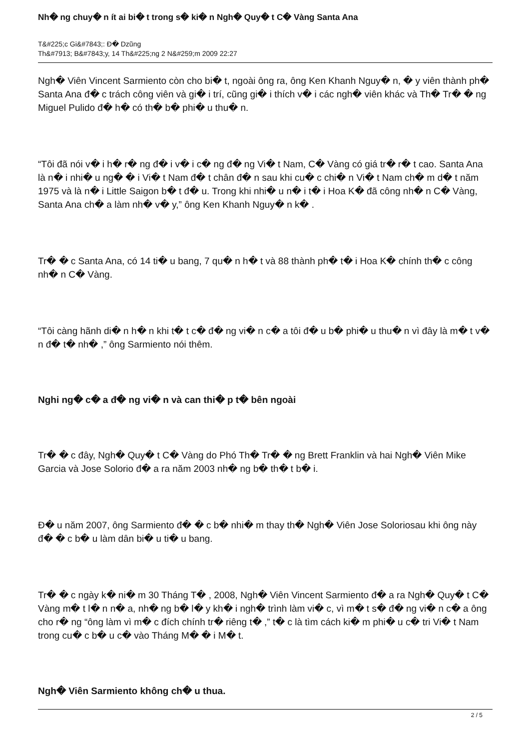Nh� ng chuy� n ít ai bi� t trong s� ki� n Ngh� Quy� t C� Vàng Santa Ana
T&#225;c Gi&#7843;: Đ� Dzũng
Th&#7913; B&#7843;y, 14 Th&#225;ng 2 N&#259;m 2009 22:27
Ngh� Viên Vincent Sarmiento còn cho bi� t, ngoài ông ra, ông Ken Khanh Nguy� n, � y viên thành ph� Santa Ana đ� c trách công viên và gi� i trí, cũng gi� i thích v� i các ngh� viên khác và Th� Tr� � ng Miguel Pulido đ� h� có th� b� phi� u thu� n.
“Tôi đã nói v� i h� r� ng đ� i v� i c� ng đ� ng Vi� t Nam, C� Vàng có giá tr� r� t cao. Santa Ana là n� i nhi� u ng� � i Vi� t Nam đ� t chân đ� n sau khi cu� c chi� n Vi� t Nam ch� m d� t năm 1975 và là n� i Little Saigon b� t đ� u. Trong khi nhi� u n� i t� i Hoa K� đã công nh� n C� Vàng, Santa Ana ch� a làm nh� v� y,” ông Ken Khanh Nguy� n k� .
Tr� � c Santa Ana, có 14 ti� u bang, 7 qu� n h� t và 88 thành ph� t� i Hoa K� chính th� c công nh� n C� Vàng.
“Tôi càng hãnh di� n h� n khi t� t c� đ� ng vi� n c� a tôi đ� u b� phi� u thu� n vì đây là m� t v� n đ� t� nh� ,” ông Sarmiento nói thêm.
Nghi ng� c� a đ� ng vi� n và can thi� p t� bên ngoài
Tr� � c đây, Ngh� Quy� t C� Vàng do Phó Th� Tr� � ng Brett Franklin và hai Ngh� Viên Mike Garcia và Jose Solorio đ� a ra năm 2003 nh� ng b� th� t b� i.
Đ� u năm 2007, ông Sarmiento đ� � c b� nhi� m thay th� Ngh� Viên Jose Soloriosau khi ông này đ� � c b� u làm dân bi� u ti� u bang.
Tr� � c ngày k� ni� m 30 Tháng T� , 2008, Ngh� Viên Vincent Sarmiento đ� a ra Ngh� Quy� t C� Vàng m� t l� n n� a, nh� ng b� l� y kh� i ngh� trình làm vi� c, vì m� t s� đ� ng vi� n c� a ông cho r� ng “ông làm vì m� c đích chính tr� riêng t� ,” t� c là tìm cách ki� m phi� u c� tri Vi� t Nam trong cu� c b� u c� vào Tháng M� � i M� t.
Ngh� Viên Sarmiento không ch� u thua.
2 / 5